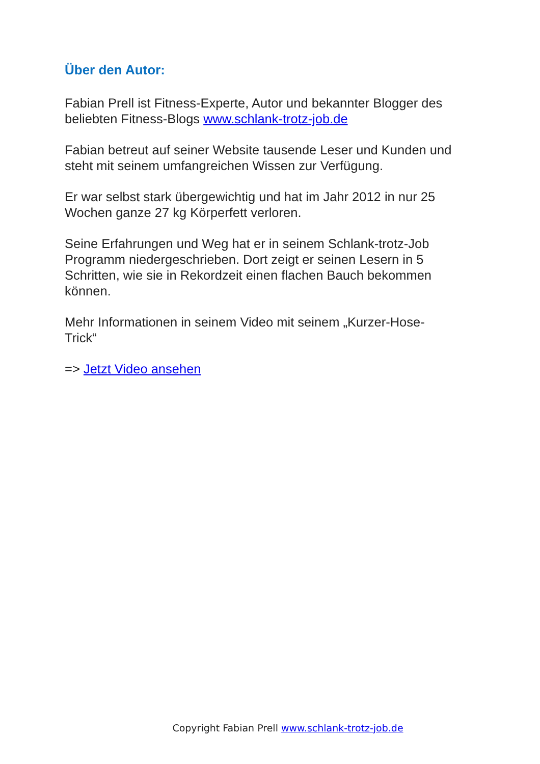Über den Autor:
Fabian Prell ist Fitness-Experte, Autor und bekannter Blogger des beliebten Fitness-Blogs www.schlank-trotz-job.de
Fabian betreut auf seiner Website tausende Leser und Kunden und steht mit seinem umfangreichen Wissen zur Verfügung.
Er war selbst stark übergewichtig und hat im Jahr 2012 in nur 25 Wochen ganze 27 kg Körperfett verloren.
Seine Erfahrungen und Weg hat er in seinem Schlank-trotz-Job Programm niedergeschrieben. Dort zeigt er seinen Lesern in 5 Schritten, wie sie in Rekordzeit einen flachen Bauch bekommen können.
Mehr Informationen in seinem Video mit seinem „Kurzer-Hose-
Trick“
=> Jetzt Video ansehen
Copyright Fabian Prell www.schlank-trotz-job.de